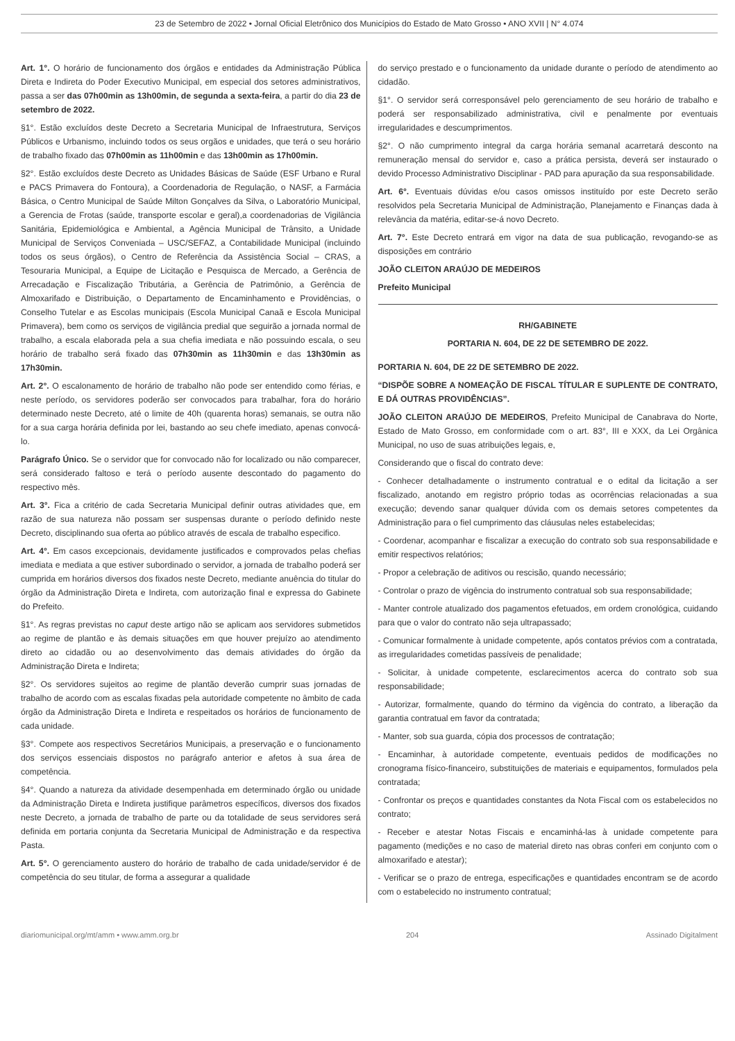23 de Setembro de 2022 • Jornal Oficial Eletrônico dos Municípios do Estado de Mato Grosso • ANO XVII | N° 4.074
Art. 1°. O horário de funcionamento dos órgãos e entidades da Administração Pública Direta e Indireta do Poder Executivo Municipal, em especial dos setores administrativos, passa a ser das 07h00min as 13h00min, de segunda a sexta-feira, a partir do dia 23 de setembro de 2022.
§1°. Estão excluídos deste Decreto a Secretaria Municipal de Infraestrutura, Serviços Públicos e Urbanismo, incluindo todos os seus orgãos e unidades, que terá o seu horário de trabalho fixado das 07h00min as 11h00min e das 13h00min as 17h00min.
§2°. Estão excluídos deste Decreto as Unidades Básicas de Saúde (ESF Urbano e Rural e PACS Primavera do Fontoura), a Coordenadoria de Regulação, o NASF, a Farmácia Básica, o Centro Municipal de Saúde Milton Gonçalves da Silva, o Laboratório Municipal, a Gerencia de Frotas (saúde, transporte escolar e geral),a coordenadorias de Vigilância Sanitária, Epidemiológica e Ambiental, a Agência Municipal de Trânsito, a Unidade Municipal de Serviços Conveniada – USC/SEFAZ, a Contabilidade Municipal (incluindo todos os seus órgãos), o Centro de Referência da Assistência Social – CRAS, a Tesouraria Municipal, a Equipe de Licitação e Pesquisca de Mercado, a Gerência de Arrecadação e Fiscalização Tributária, a Gerência de Patrimônio, a Gerência de Almoxarifado e Distribuição, o Departamento de Encaminhamento e Providências, o Conselho Tutelar e as Escolas municipais (Escola Municipal Canaã e Escola Municipal Primavera), bem como os serviços de vigilância predial que seguirão a jornada normal de trabalho, a escala elaborada pela a sua chefia imediata e não possuindo escala, o seu horário de trabalho será fixado das 07h30min as 11h30min e das 13h30min as 17h30min.
Art. 2°. O escalonamento de horário de trabalho não pode ser entendido como férias, e neste período, os servidores poderão ser convocados para trabalhar, fora do horário determinado neste Decreto, até o limite de 40h (quarenta horas) semanais, se outra não for a sua carga horária definida por lei, bastando ao seu chefe imediato, apenas convocá-lo.
Parágrafo Único. Se o servidor que for convocado não for localizado ou não comparecer, será considerado faltoso e terá o período ausente descontado do pagamento do respectivo mês.
Art. 3°. Fica a critério de cada Secretaria Municipal definir outras atividades que, em razão de sua natureza não possam ser suspensas durante o período definido neste Decreto, disciplinando sua oferta ao público através de escala de trabalho especifico.
Art. 4°. Em casos excepcionais, devidamente justificados e comprovados pelas chefias imediata e mediata a que estiver subordinado o servidor, a jornada de trabalho poderá ser cumprida em horários diversos dos fixados neste Decreto, mediante anuência do titular do órgão da Administração Direta e Indireta, com autorização final e expressa do Gabinete do Prefeito.
§1°. As regras previstas no caput deste artigo não se aplicam aos servidores submetidos ao regime de plantão e às demais situações em que houver prejuízo ao atendimento direto ao cidadão ou ao desenvolvimento das demais atividades do órgão da Administração Direta e Indireta;
§2°. Os servidores sujeitos ao regime de plantão deverão cumprir suas jornadas de trabalho de acordo com as escalas fixadas pela autoridade competente no âmbito de cada órgão da Administração Direta e Indireta e respeitados os horários de funcionamento de cada unidade.
§3°. Compete aos respectivos Secretários Municipais, a preservação e o funcionamento dos serviços essenciais dispostos no parágrafo anterior e afetos à sua área de competência.
§4°. Quando a natureza da atividade desempenhada em determinado órgão ou unidade da Administração Direta e Indireta justifique parâmetros específicos, diversos dos fixados neste Decreto, a jornada de trabalho de parte ou da totalidade de seus servidores será definida em portaria conjunta da Secretaria Municipal de Administração e da respectiva Pasta.
Art. 5°. O gerenciamento austero do horário de trabalho de cada unidade/servidor é de competência do seu titular, de forma a assegurar a qualidade
do serviço prestado e o funcionamento da unidade durante o período de atendimento ao cidadão.
§1°. O servidor será corresponsável pelo gerenciamento de seu horário de trabalho e poderá ser responsabilizado administrativa, civil e penalmente por eventuais irregularidades e descumprimentos.
§2°. O não cumprimento integral da carga horária semanal acarretará desconto na remuneração mensal do servidor e, caso a prática persista, deverá ser instaurado o devido Processo Administrativo Disciplinar - PAD para apuração da sua responsabilidade.
Art. 6°. Eventuais dúvidas e/ou casos omissos instituído por este Decreto serão resolvidos pela Secretaria Municipal de Administração, Planejamento e Finanças dada à relevância da matéria, editar-se-á novo Decreto.
Art. 7°. Este Decreto entrará em vigor na data de sua publicação, revogando-se as disposições em contrário
JOÃO CLEITON ARAÚJO DE MEDEIROS
Prefeito Municipal
RH/GABINETE
PORTARIA N. 604, DE 22 DE SETEMBRO DE 2022.
PORTARIA N. 604, DE 22 DE SETEMBRO DE 2022.
“DISPÕE SOBRE A NOMEAÇÃO DE FISCAL TÍTULAR E SUPLENTE DE CONTRATO, E DÁ OUTRAS PROVIDÊNCIAS”.
JOÃO CLEITON ARAÚJO DE MEDEIROS, Prefeito Municipal de Canabrava do Norte, Estado de Mato Grosso, em conformidade com o art. 83°, III e XXX, da Lei Orgânica Municipal, no uso de suas atribuições legais, e,
Considerando que o fiscal do contrato deve:
- Conhecer detalhadamente o instrumento contratual e o edital da licitação a ser fiscalizado, anotando em registro próprio todas as ocorrências relacionadas a sua execução; devendo sanar qualquer dúvida com os demais setores competentes da Administração para o fiel cumprimento das cláusulas neles estabelecidas;
- Coordenar, acompanhar e fiscalizar a execução do contrato sob sua responsabilidade e emitir respectivos relatórios;
- Propor a celebração de aditivos ou rescisão, quando necessário;
- Controlar o prazo de vigência do instrumento contratual sob sua responsabilidade;
- Manter controle atualizado dos pagamentos efetuados, em ordem cronológica, cuidando para que o valor do contrato não seja ultrapassado;
- Comunicar formalmente à unidade competente, após contatos prévios com a contratada, as irregularidades cometidas passíveis de penalidade;
- Solicitar, à unidade competente, esclarecimentos acerca do contrato sob sua responsabilidade;
- Autorizar, formalmente, quando do término da vigência do contrato, a liberação da garantia contratual em favor da contratada;
- Manter, sob sua guarda, cópia dos processos de contratação;
- Encaminhar, à autoridade competente, eventuais pedidos de modificações no cronograma físico-financeiro, substituições de materiais e equipamentos, formulados pela contratada;
- Confrontar os preços e quantidades constantes da Nota Fiscal com os estabelecidos no contrato;
- Receber e atestar Notas Fiscais e encaminhá-las à unidade competente para pagamento (medições e no caso de material direto nas obras conferi em conjunto com o almoxarifado e atestar);
- Verificar se o prazo de entrega, especificações e quantidades encontram se de acordo com o estabelecido no instrumento contratual;
diariomunicipal.org/mt/amm • www.amm.org.br 204 Assinado Digitalment